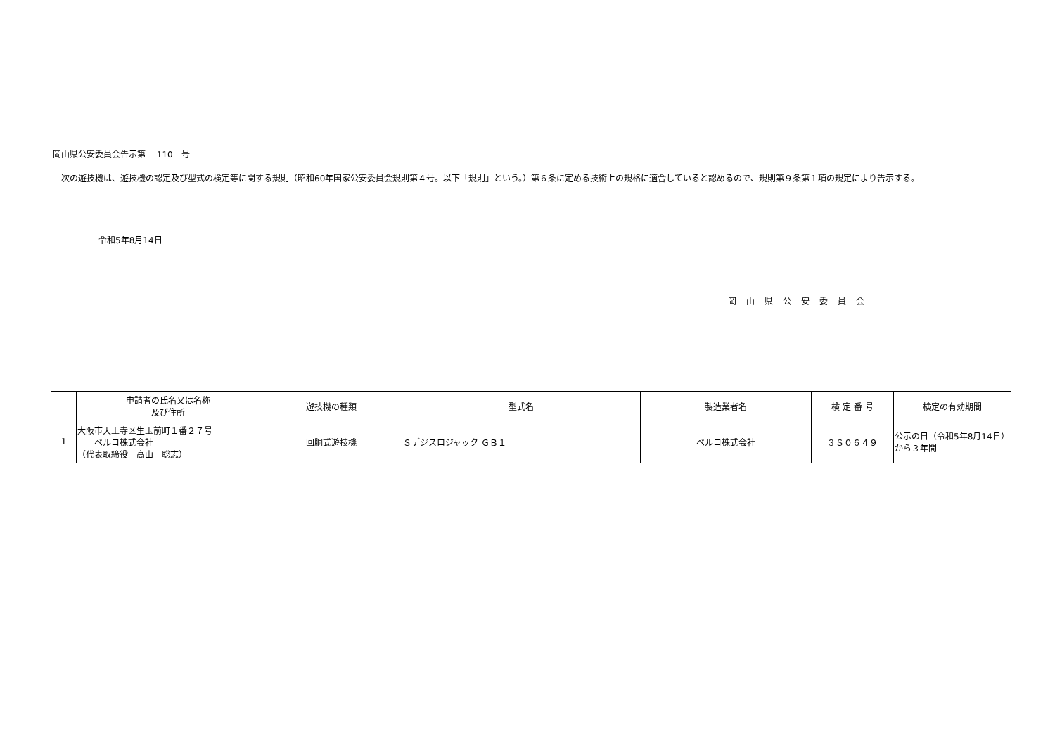岡山県公安委員会告示第　 110　号
　次の遊技機は、遊技機の認定及び型式の検定等に関する規則（昭和60年国家公安委員会規則第４号。以下「規則」という。）第６条に定める技術上の規格に適合していると認めるので、規則第９条第１項の規定により告示する。
令和5年8月14日
岡山県公安委員会
| | 申請者の氏名又は名称 及び住所 | 遊技機の種類 | 型式名 | 製造業者名 | 検 定 番 号 | 検定の有効期間 |
| --- | --- | --- | --- | --- | --- | --- |
| 1 | 大阪市天王寺区生玉前町１番２７号 ベルコ株式会社 （代表取締役 高山 聡志） | 回胴式遊技機 | Ｓデジスロジャック ＧＢ１ | ベルコ株式会社 | ３Ｓ０６４９ | 公示の日（令和5年8月14日）から３年間 |